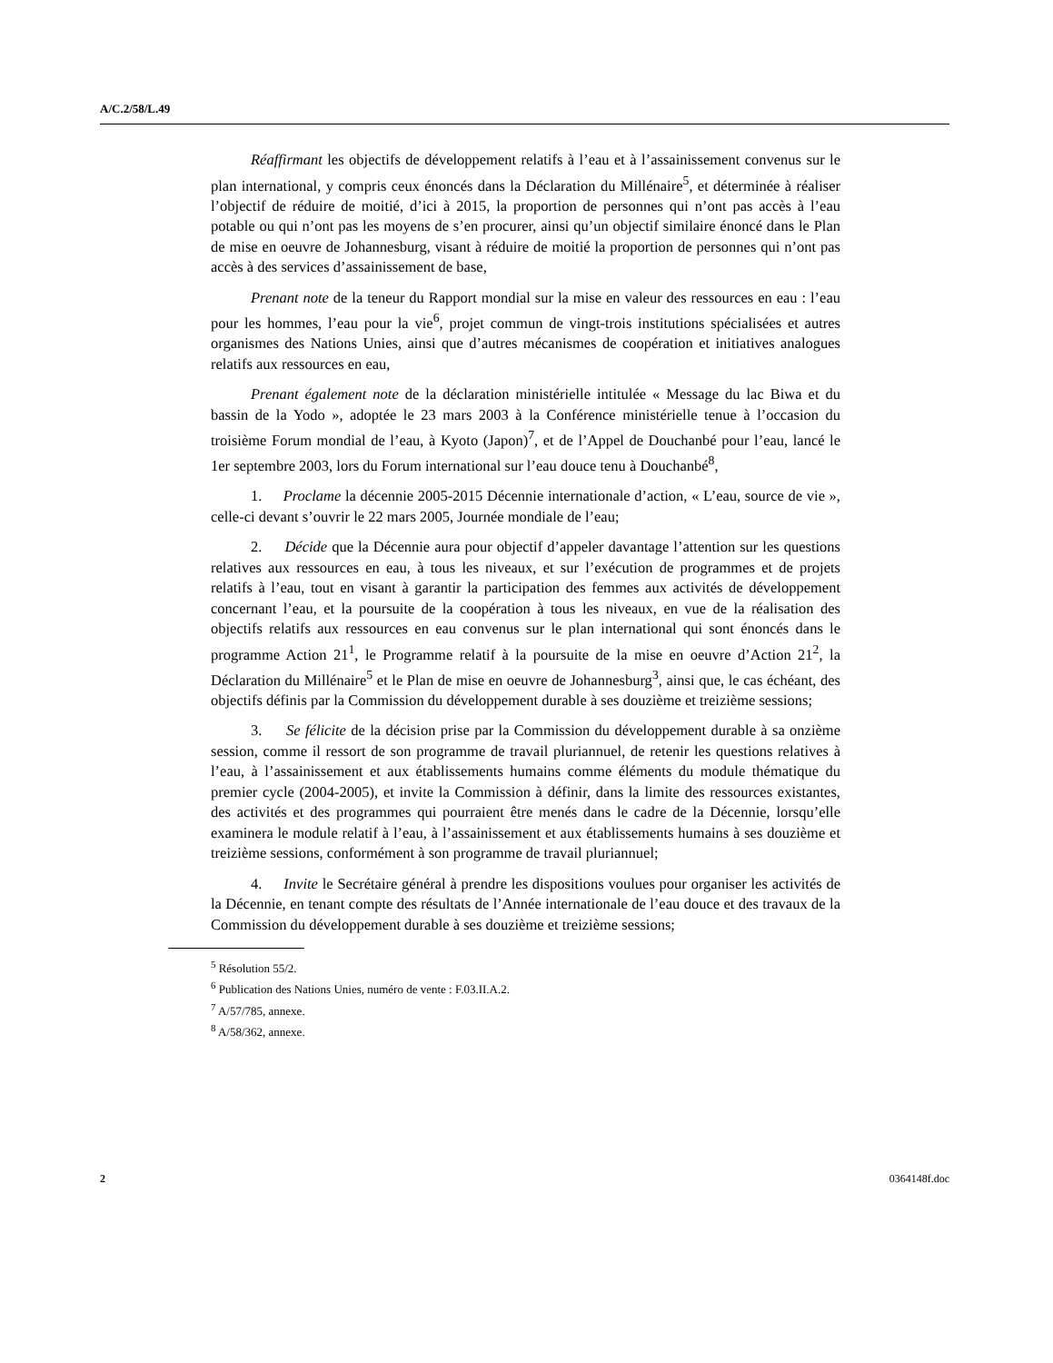A/C.2/58/L.49
Réaffirmant les objectifs de développement relatifs à l’eau et à l’assainissement convenus sur le plan international, y compris ceux énoncés dans la Déclaration du Millénaire<sup>5</sup>, et déterminée à réaliser l’objectif de réduire de moitié, d’ici à 2015, la proportion de personnes qui n’ont pas accès à l’eau potable ou qui n’ont pas les moyens de s’en procurer, ainsi qu’un objectif similaire énoncé dans le Plan de mise en oeuvre de Johannesburg, visant à réduire de moitié la proportion de personnes qui n’ont pas accès à des services d’assainissement de base,
Prenant note de la teneur du Rapport mondial sur la mise en valeur des ressources en eau : l’eau pour les hommes, l’eau pour la vie<sup>6</sup>, projet commun de vingt-trois institutions spécialisées et autres organismes des Nations Unies, ainsi que d’autres mécanismes de coopération et initiatives analogues relatifs aux ressources en eau,
Prenant également note de la déclaration ministérielle intitulée « Message du lac Biwa et du bassin de la Yodo », adoptée le 23 mars 2003 à la Conférence ministérielle tenue à l’occasion du troisième Forum mondial de l’eau, à Kyoto (Japon)<sup>7</sup>, et de l’Appel de Douchanbé pour l’eau, lancé le 1er septembre 2003, lors du Forum international sur l’eau douce tenu à Douchanbé<sup>8</sup>,
1. Proclame la décennie 2005-2015 Décennie internationale d’action, « L’eau, source de vie », celle-ci devant s’ouvrir le 22 mars 2005, Journée mondiale de l’eau;
2. Décide que la Décennie aura pour objectif d’appeler davantage l’attention sur les questions relatives aux ressources en eau, à tous les niveaux, et sur l’exécution de programmes et de projets relatifs à l’eau, tout en visant à garantir la participation des femmes aux activités de développement concernant l’eau, et la poursuite de la coopération à tous les niveaux, en vue de la réalisation des objectifs relatifs aux ressources en eau convenus sur le plan international qui sont énoncés dans le programme Action 21<sup>1</sup>, le Programme relatif à la poursuite de la mise en oeuvre d’Action 21<sup>2</sup>, la Déclaration du Millénaire<sup>5</sup> et le Plan de mise en oeuvre de Johannesburg<sup>3</sup>, ainsi que, le cas échéant, des objectifs définis par la Commission du développement durable à ses douzième et treizième sessions;
3. Se félicite de la décision prise par la Commission du développement durable à sa onzième session, comme il ressort de son programme de travail pluriannuel, de retenir les questions relatives à l’eau, à l’assainissement et aux établissements humains comme éléments du module thématique du premier cycle (2004-2005), et invite la Commission à définir, dans la limite des ressources existantes, des activités et des programmes qui pourraient être menés dans le cadre de la Décennie, lorsqu’elle examinera le module relatif à l’eau, à l’assainissement et aux établissements humains à ses douzième et treizième sessions, conformément à son programme de travail pluriannuel;
4. Invite le Secrétaire général à prendre les dispositions voulues pour organiser les activités de la Décennie, en tenant compte des résultats de l’Année internationale de l’eau douce et des travaux de la Commission du développement durable à ses douzième et treizième sessions;
<sup>5</sup> Résolution 55/2.
<sup>6</sup> Publication des Nations Unies, numéro de vente : F.03.II.A.2.
<sup>7</sup> A/57/785, annexe.
<sup>8</sup> A/58/362, annexe.
2 0364148f.doc